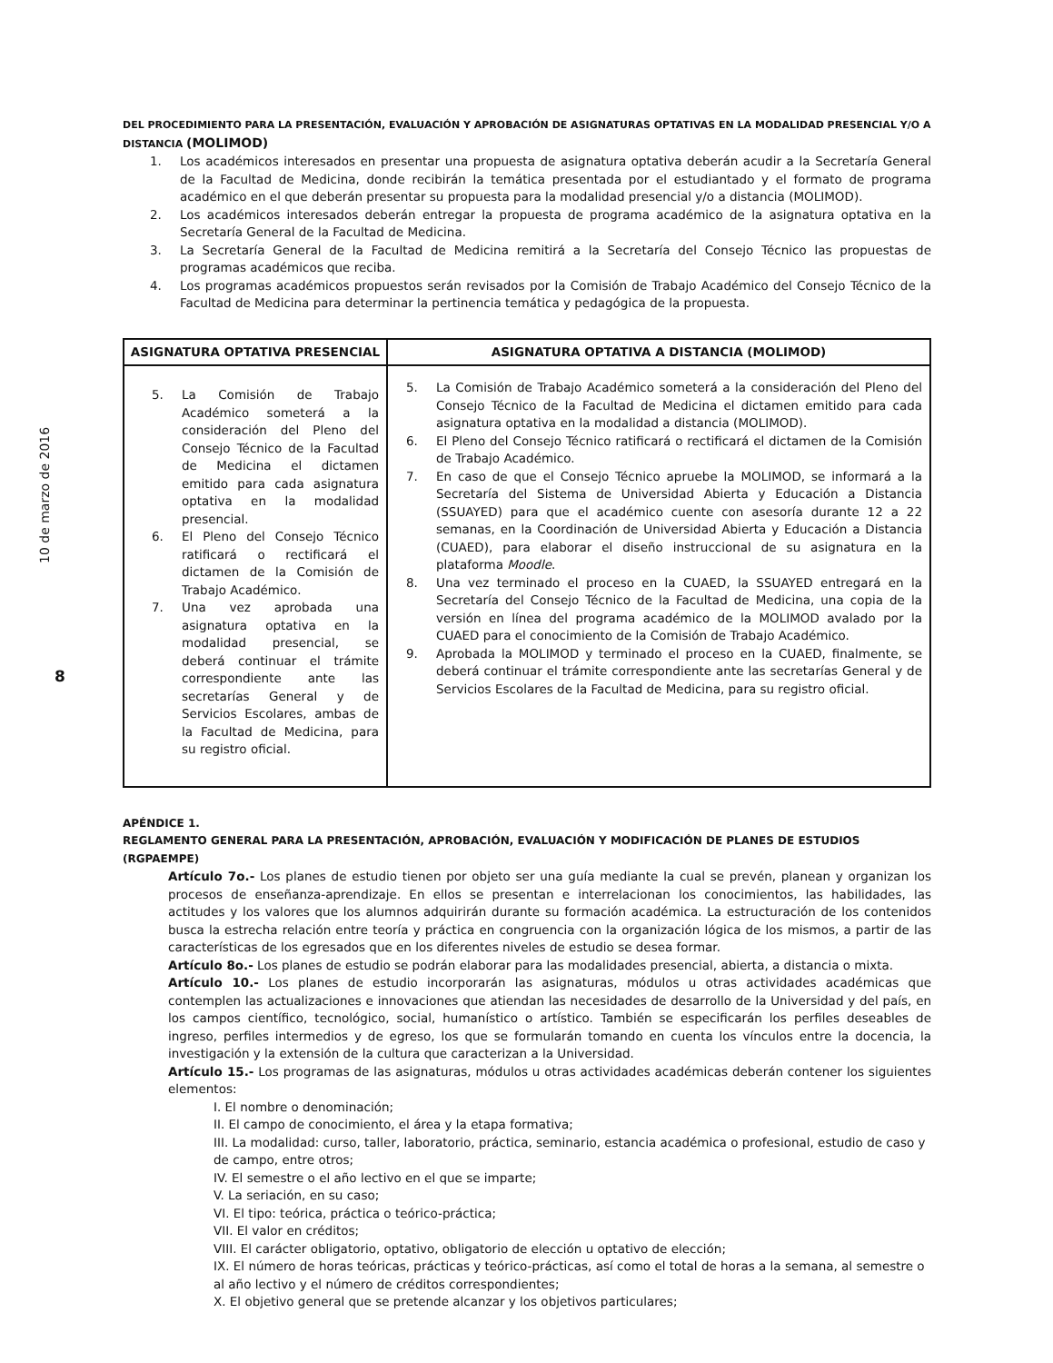10 de marzo de 2016
8
DEL PROCEDIMIENTO PARA LA PRESENTACIÓN, EVALUACIÓN Y APROBACIÓN DE ASIGNATURAS OPTATIVAS EN LA MODALIDAD PRESENCIAL Y/O A DISTANCIA (MOLIMOD)
1. Los académicos interesados en presentar una propuesta de asignatura optativa deberán acudir a la Secretaría General de la Facultad de Medicina, donde recibirán la temática presentada por el estudiantado y el formato de programa académico en el que deberán presentar su propuesta para la modalidad presencial y/o a distancia (MOLIMOD).
2. Los académicos interesados deberán entregar la propuesta de programa académico de la asignatura optativa en la Secretaría General de la Facultad de Medicina.
3. La Secretaría General de la Facultad de Medicina remitirá a la Secretaría del Consejo Técnico las propuestas de programas académicos que reciba.
4. Los programas académicos propuestos serán revisados por la Comisión de Trabajo Académico del Consejo Técnico de la Facultad de Medicina para determinar la pertinencia temática y pedagógica de la propuesta.
| ASIGNATURA OPTATIVA PRESENCIAL | ASIGNATURA OPTATIVA A DISTANCIA (MOLIMOD) |
| --- | --- |
| 5. La Comisión de Trabajo Académico someterá a la consideración del Pleno del Consejo Técnico de la Facultad de Medicina el dictamen emitido para cada asignatura optativa en la modalidad presencial. 6. El Pleno del Consejo Técnico ratificará o rectificará el dictamen de la Comisión de Trabajo Académico. 7. Una vez aprobada una asignatura optativa en la modalidad presencial, se deberá continuar el trámite correspondiente ante las secretarías General y de Servicios Escolares, ambas de la Facultad de Medicina, para su registro oficial. | 5. La Comisión de Trabajo Académico someterá a la consideración del Pleno del Consejo Técnico de la Facultad de Medicina el dictamen emitido para cada asignatura optativa en la modalidad a distancia (MOLIMOD). 6. El Pleno del Consejo Técnico ratificará o rectificará el dictamen de la Comisión de Trabajo Académico. 7. En caso de que el Consejo Técnico apruebe la MOLIMOD, se informará a la Secretaría del Sistema de Universidad Abierta y Educación a Distancia (SSUAYED) para que el académico cuente con asesoría durante 12 a 22 semanas, en la Coordinación de Universidad Abierta y Educación a Distancia (CUAED), para elaborar el diseño instruccional de su asignatura en la plataforma Moodle . 8. Una vez terminado el proceso en la CUAED, la SSUAYED entregará en la Secretaría del Consejo Técnico de la Facultad de Medicina, una copia de la versión en línea del programa académico de la MOLIMOD avalado por la CUAED para el conocimiento de la Comisión de Trabajo Académico. 9. Aprobada la MOLIMOD y terminado el proceso en la CUAED, finalmente, se deberá continuar el trámite correspondiente ante las secretarías General y de Servicios Escolares de la Facultad de Medicina, para su registro oficial. |
APÉNDICE 1.
REGLAMENTO GENERAL PARA LA PRESENTACIÓN, APROBACIÓN, EVALUACIÓN Y MODIFICACIÓN DE PLANES DE ESTUDIOS (RGPAEMPE)
Artículo 7o.- Los planes de estudio tienen por objeto ser una guía mediante la cual se prevén, planean y organizan los procesos de enseñanza-aprendizaje. En ellos se presentan e interrelacionan los conocimientos, las habilidades, las actitudes y los valores que los alumnos adquirirán durante su formación académica. La estructuración de los contenidos busca la estrecha relación entre teoría y práctica en congruencia con la organización lógica de los mismos, a partir de las características de los egresados que en los diferentes niveles de estudio se desea formar.
Artículo 8o.- Los planes de estudio se podrán elaborar para las modalidades presencial, abierta, a distancia o mixta.
Artículo 10.- Los planes de estudio incorporarán las asignaturas, módulos u otras actividades académicas que contemplen las actualizaciones e innovaciones que atiendan las necesidades de desarrollo de la Universidad y del país, en los campos científico, tecnológico, social, humanístico o artístico. También se especificarán los perfiles deseables de ingreso, perfiles intermedios y de egreso, los que se formularán tomando en cuenta los vínculos entre la docencia, la investigación y la extensión de la cultura que caracterizan a la Universidad.
Artículo 15.- Los programas de las asignaturas, módulos u otras actividades académicas deberán contener los siguientes elementos:
I. El nombre o denominación;
II. El campo de conocimiento, el área y la etapa formativa;
III. La modalidad: curso, taller, laboratorio, práctica, seminario, estancia académica o profesional, estudio de caso y de campo, entre otros;
IV. El semestre o el año lectivo en el que se imparte;
V. La seriación, en su caso;
VI. El tipo: teórica, práctica o teórico-práctica;
VII. El valor en créditos;
VIII. El carácter obligatorio, optativo, obligatorio de elección u optativo de elección;
IX. El número de horas teóricas, prácticas y teórico-prácticas, así como el total de horas a la semana, al semestre o al año lectivo y el número de créditos correspondientes;
X. El objetivo general que se pretende alcanzar y los objetivos particulares;